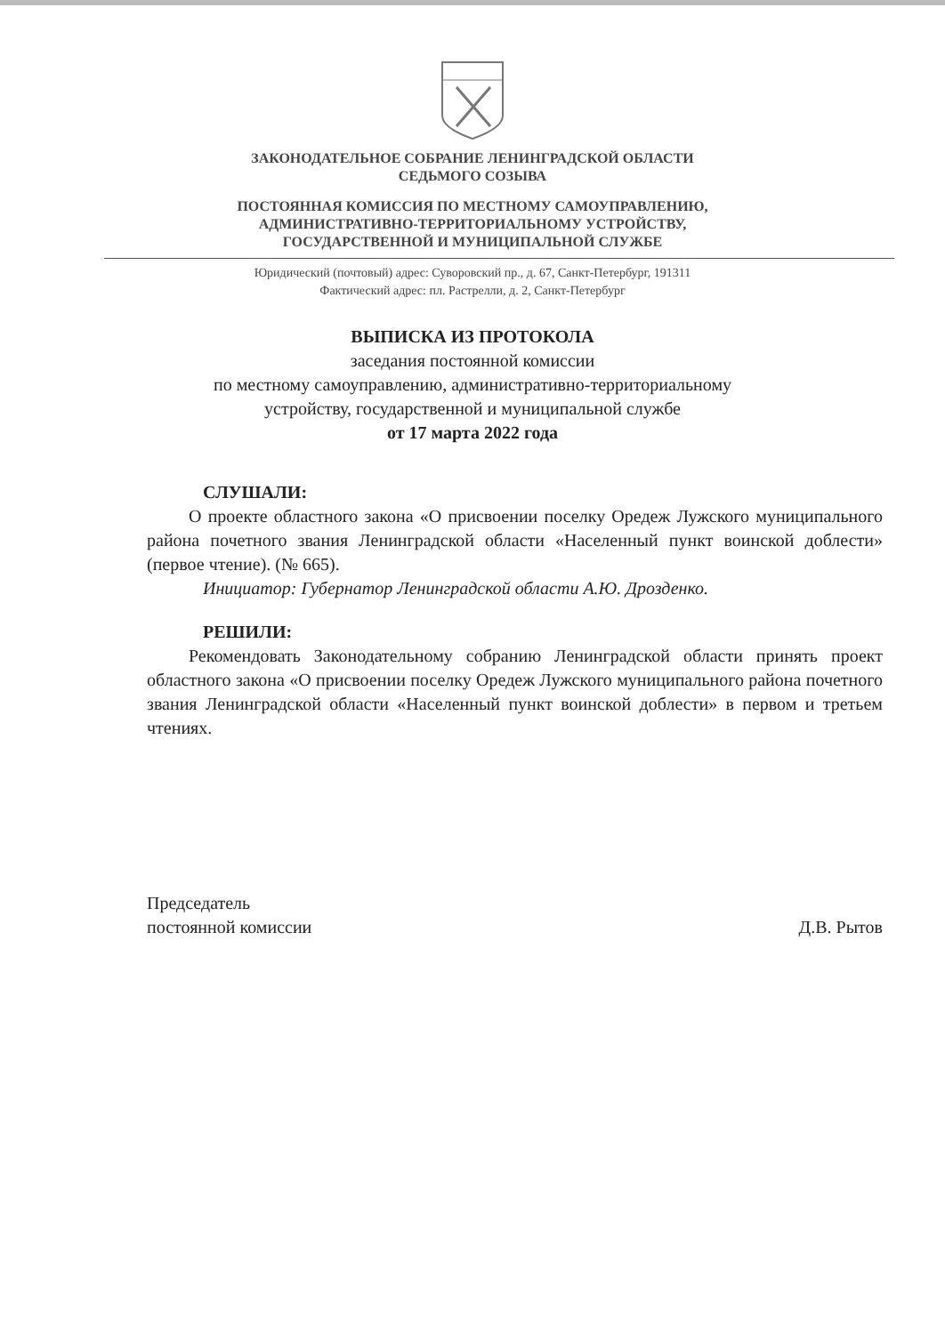ЗАКОНОДАТЕЛЬНОЕ СОБРАНИЕ ЛЕНИНГРАДСКОЙ ОБЛАСТИ
СЕДЬМОГО СОЗЫВА
ПОСТОЯННАЯ КОМИССИЯ ПО МЕСТНОМУ САМОУПРАВЛЕНИЮ,
АДМИНИСТРАТИВНО-ТЕРРИТОРИАЛЬНОМУ УСТРОЙСТВУ,
ГОСУДАРСТВЕННОЙ И МУНИЦИПАЛЬНОЙ СЛУЖБЕ
Юридический (почтовый) адрес: Суворовский пр., д. 67, Санкт-Петербург, 191311
Фактический адрес: пл. Растрелли, д. 2, Санкт-Петербург
ВЫПИСКА ИЗ ПРОТОКОЛА
заседания постоянной комиссии
по местному самоуправлению, административно-территориальному
устройству, государственной и муниципальной службе
от 17 марта 2022 года
СЛУШАЛИ:
О проекте областного закона «О присвоении поселку Оредеж Лужского муниципального района почетного звания Ленинградской области «Населенный пункт воинской доблести» (первое чтение). (№ 665).
Инициатор: Губернатор Ленинградской области А.Ю. Дрозденко.
РЕШИЛИ:
Рекомендовать Законодательному собранию Ленинградской области принять проект областного закона «О присвоении поселку Оредеж Лужского муниципального района почетного звания Ленинградской области «Населенный пункт воинской доблести» в первом и третьем чтениях.
Председатель
постоянной комиссии
Д.В. Рытов